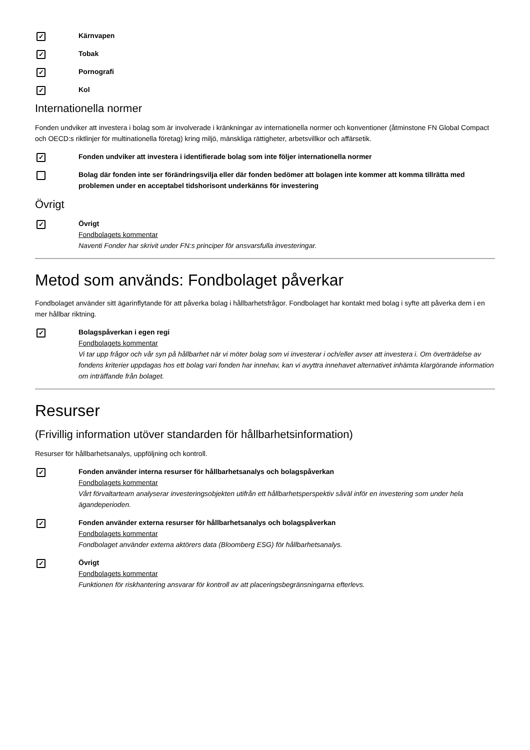✓
Kärnvapen
✓
Tobak
✓
Pornografi
✓
Kol
Internationella normer
Fonden undviker att investera i bolag som är involverade i kränkningar av internationella normer och konventioner (åtminstone FN Global Compact och OECD:s riktlinjer för multinationella företag) kring miljö, mänskliga rättigheter, arbetsvillkor och affärsetik.
✓
Fonden undviker att investera i identifierade bolag som inte följer internationella normer
Bolag där fonden inte ser förändringsvilja eller där fonden bedömer att bolagen inte kommer att komma tillrätta med problemen under en acceptabel tidshorisont underkänns för investering
Övrigt
✓
Övrigt
Fondbolagets kommentar
Naventi Fonder har skrivit under FN:s principer för ansvarsfulla investeringar.
Metod som används: Fondbolaget påverkar
Fondbolaget använder sitt ägarinflytande för att påverka bolag i hållbarhetsfrågor. Fondbolaget har kontakt med bolag i syfte att påverka dem i en mer hållbar riktning.
✓
Bolagspåverkan i egen regi
Fondbolagets kommentar
Vi tar upp frågor och vår syn på hållbarhet när vi möter bolag som vi investerar i och/eller avser att investera i. Om överträdelse av fondens kriterier uppdagas hos ett bolag vari fonden har innehav, kan vi avyttra innehavet alternativet inhämta klargörande information om inträffande från bolaget.
Resurser
(Frivillig information utöver standarden för hållbarhetsinformation)
Resurser för hållbarhetsanalys, uppföljning och kontroll.
✓
Fonden använder interna resurser för hållbarhetsanalys och bolagspåverkan
Fondbolagets kommentar
Vårt förvaltarteam analyserar investeringsobjekten utifrån ett hållbarhetsperspektiv såväl inför en investering som under hela ägandeperioden.
✓
Fonden använder externa resurser för hållbarhetsanalys och bolagspåverkan
Fondbolagets kommentar
Fondbolaget använder externa aktörers data (Bloomberg ESG) för hållbarhetsanalys.
✓
Övrigt
Fondbolagets kommentar
Funktionen för riskhantering ansvarar för kontroll av att placeringsbegränsningarna efterlevs.